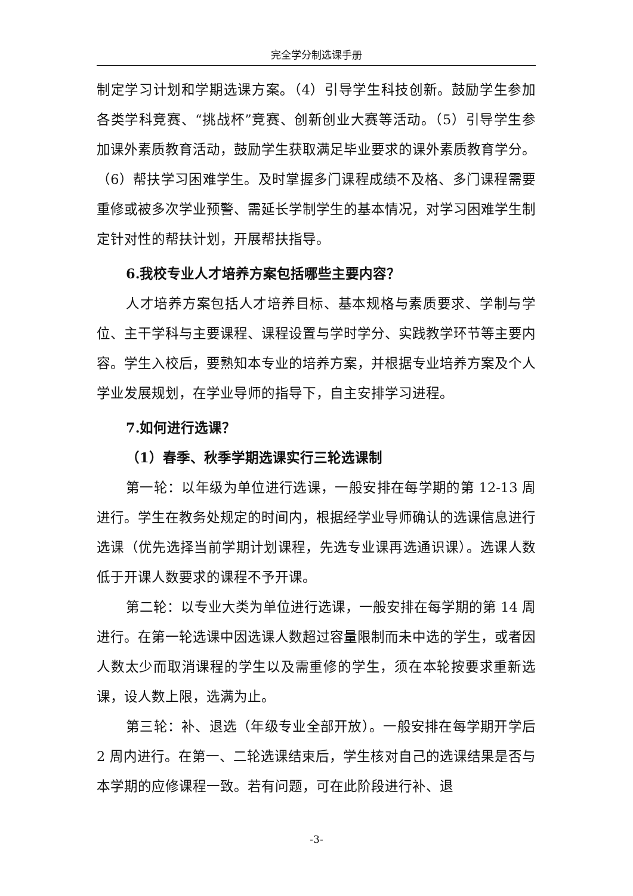完全学分制选课手册
制定学习计划和学期选课方案。（4）引导学生科技创新。鼓励学生参加各类学科竞赛、“挑战杯”竞赛、创新创业大赛等活动。（5）引导学生参加课外素质教育活动，鼓励学生获取满足毕业要求的课外素质教育学分。（6）帮扶学习困难学生。及时掌握多门课程成绩不及格、多门课程需要重修或被多次学业预警、需延长学制学生的基本情况，对学习困难学生制定针对性的帮扶计划，开展帮扶指导。
6.我校专业人才培养方案包括哪些主要内容？
人才培养方案包括人才培养目标、基本规格与素质要求、学制与学位、主干学科与主要课程、课程设置与学时学分、实践教学环节等主要内容。学生入校后，要熟知本专业的培养方案，并根据专业培养方案及个人学业发展规划，在学业导师的指导下，自主安排学习进程。
7.如何进行选课？
（1）春季、秋季学期选课实行三轮选课制
第一轮：以年级为单位进行选课，一般安排在每学期的第 12-13 周进行。学生在教务处规定的时间内，根据经学业导师确认的选课信息进行选课（优先选择当前学期计划课程，先选专业课再选通识课）。选课人数低于开课人数要求的课程不予开课。
第二轮：以专业大类为单位进行选课，一般安排在每学期的第 14 周进行。在第一轮选课中因选课人数超过容量限制而未中选的学生，或者因人数太少而取消课程的学生以及需重修的学生，须在本轮按要求重新选课，设人数上限，选满为止。
第三轮：补、退选（年级专业全部开放）。一般安排在每学期开学后 2 周内进行。在第一、二轮选课结束后，学生核对自己的选课结果是否与本学期的应修课程一致。若有问题，可在此阶段进行补、退
-3-